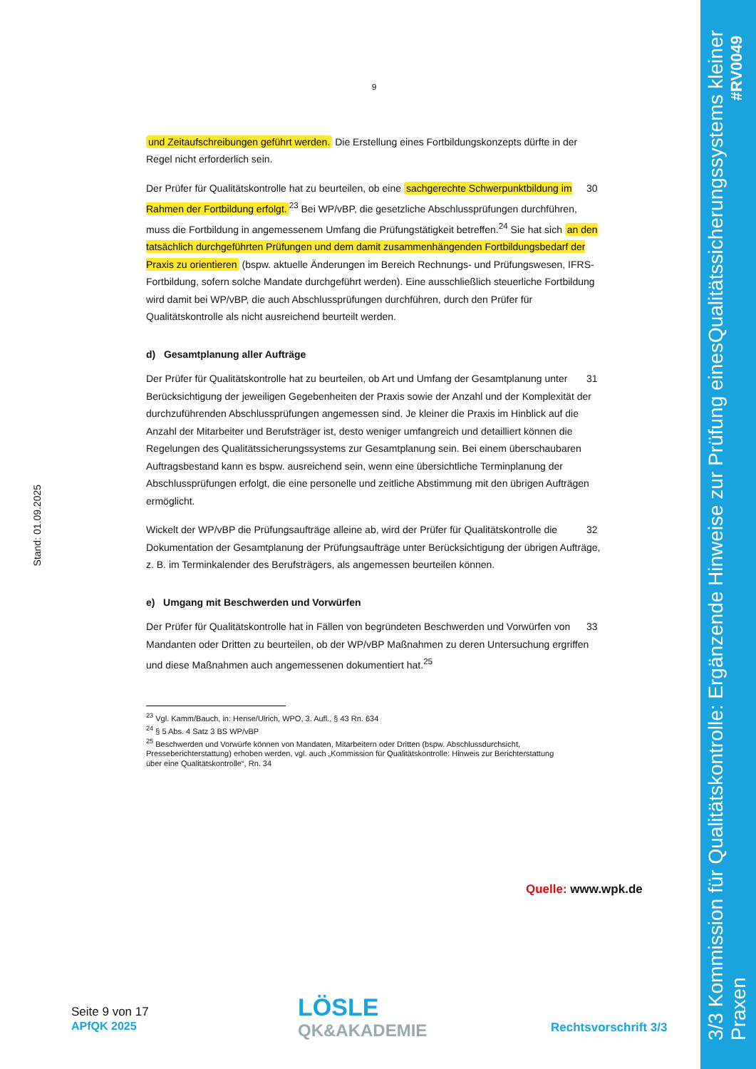#RV0049
3/3 Kommission für Qualitätskontrolle: Ergänzende Hinweise zur Prüfung einesQualitätssicherungssystems kleiner Praxen
Stand: 01.09.2025
9
und Zeitaufschreibungen geführt werden. Die Erstellung eines Fortbildungskonzepts dürfte in der Regel nicht erforderlich sein.
Der Prüfer für Qualitätskontrolle hat zu beurteilen, ob eine sachgerechte Schwerpunktbildung im Rahmen der Fortbildung erfolgt.<sup>23</sup> Bei WP/vBP, die gesetzliche Abschlussprüfungen durchführen, muss die Fortbildung in angemessenem Umfang die Prüfungstätigkeit betreffen.<sup>24</sup> Sie hat sich an den tatsächlich durchgeführten Prüfungen und dem damit zusammenhängenden Fortbildungsbedarf der Praxis zu orientieren (bspw. aktuelle Änderungen im Bereich Rechnungs- und Prüfungswesen, IFRS-Fortbildung, sofern solche Mandate durchgeführt werden). Eine ausschließlich steuerliche Fortbildung wird damit bei WP/vBP, die auch Abschlussprüfungen durchführen, durch den Prüfer für Qualitätskontrolle als nicht ausreichend beurteilt werden. 30
d) Gesamtplanung aller Aufträge
Der Prüfer für Qualitätskontrolle hat zu beurteilen, ob Art und Umfang der Gesamtplanung unter Berücksichtigung der jeweiligen Gegebenheiten der Praxis sowie der Anzahl und der Komplexität der durchzuführenden Abschlussprüfungen angemessen sind. Je kleiner die Praxis im Hinblick auf die Anzahl der Mitarbeiter und Berufsträger ist, desto weniger umfangreich und detailliert können die Regelungen des Qualitätssicherungssystems zur Gesamtplanung sein. Bei einem überschaubaren Auftragsbestand kann es bspw. ausreichend sein, wenn eine übersichtliche Terminplanung der Abschlussprüfungen erfolgt, die eine personelle und zeitliche Abstimmung mit den übrigen Aufträgen ermöglicht. 31
Wickelt der WP/vBP die Prüfungsaufträge alleine ab, wird der Prüfer für Qualitätskontrolle die Dokumentation der Gesamtplanung der Prüfungsaufträge unter Berücksichtigung der übrigen Aufträge, z. B. im Terminkalender des Berufsträgers, als angemessen beurteilen können. 32
e) Umgang mit Beschwerden und Vorwürfen
Der Prüfer für Qualitätskontrolle hat in Fällen von begründeten Beschwerden und Vorwürfen von Mandanten oder Dritten zu beurteilen, ob der WP/vBP Maßnahmen zu deren Untersuchung ergriffen und diese Maßnahmen auch angemessenen dokumentiert hat.<sup>25</sup> 33
<sup>23</sup> Vgl. Kamm/Bauch, in: Hense/Ulrich, WPO, 3. Aufl., § 43 Rn. 634
<sup>24</sup> § 5 Abs. 4 Satz 3 BS WP/vBP
<sup>25</sup> Beschwerden und Vorwürfe können von Mandaten, Mitarbeitern oder Dritten (bspw. Abschlussdurchsicht, Presseberichterstattung) erhoben werden, vgl. auch „Kommission für Qualitätskontrolle: Hinweis zur Berichterstattung über eine Qualitätskontrolle“, Rn. 34
Quelle: www.wpk.de
Seite 9 von 17
APfQK 2025
LÖSLE
QK&AKADEMIE
Rechtsvorschrift 3/3